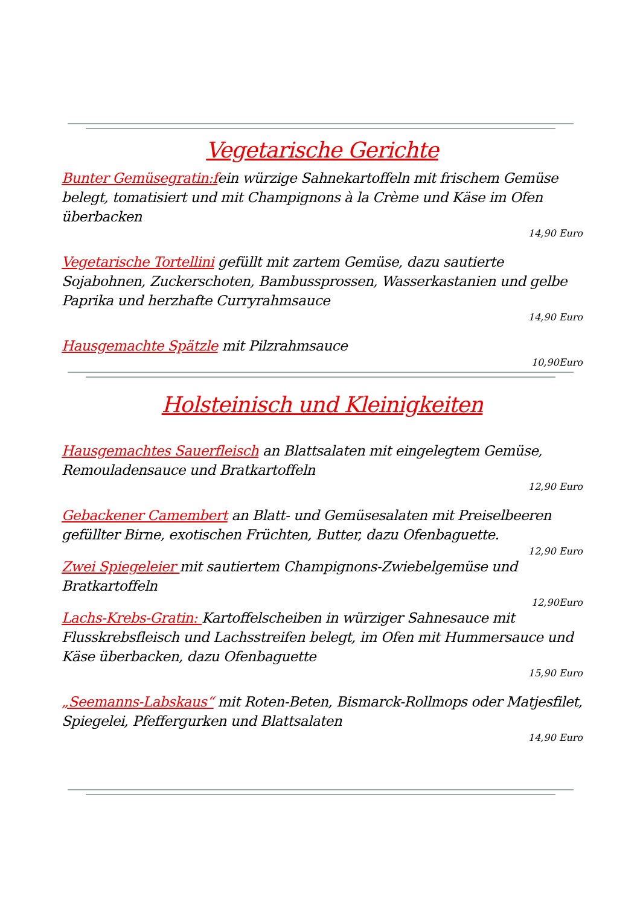Vegetarische Gerichte
Bunter Gemüsegratin:fein würzige Sahnekartoffeln mit frischem Gemüse belegt, tomatisiert und mit Champignons à la Crème und Käse im Ofen überbacken
14,90 Euro
Vegetarische Tortellini gefüllt mit zartem Gemüse, dazu sautierte Sojabohnen, Zuckerschoten, Bambussprossen, Wasserkastanien und gelbe Paprika und herzhafte Curryrahmsauce
14,90 Euro
Hausgemachte Spätzle mit Pilzrahmsauce
10,90Euro
Holsteinisch und Kleinigkeiten
Hausgemachtes Sauerfleisch an Blattsalaten mit eingelegtem Gemüse, Remouladensauce und Bratkartoffeln
12,90 Euro
Gebackener Camembert an Blatt- und Gemüsesalaten mit Preiselbeeren gefüllter Birne, exotischen Früchten, Butter, dazu Ofenbaguette.
12,90 Euro
Zwei Spiegeleier mit sautiertem Champignons-Zwiebelgemüse und Bratkartoffeln
12,90Euro
Lachs-Krebs-Gratin: Kartoffelscheiben in würziger Sahnesauce mit Flusskrebsfleisch und Lachsstreifen belegt, im Ofen mit Hummersauce und Käse überbacken, dazu Ofenbaguette
15,90 Euro
„Seemanns-Labskaus“ mit Roten-Beten, Bismarck-Rollmops oder Matjesfilet, Spiegelei, Pfeffergurken und Blattsalaten
14,90 Euro